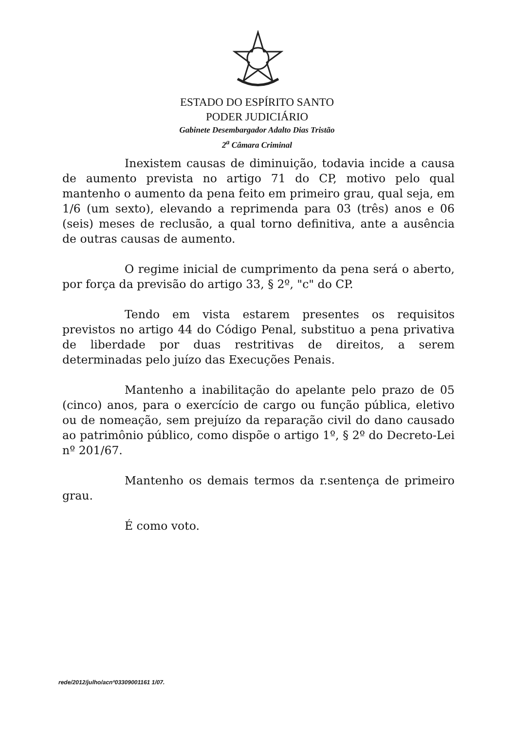ESTADO DO ESPÍRITO SANTO
PODER JUDICIÁRIO
Gabinete Desembargador Adalto Dias Tristão
2<sup>a</sup> Câmara Criminal
Inexistem causas de diminuição, todavia incide a causa de aumento prevista no artigo 71 do CP, motivo pelo qual mantenho o aumento da pena feito em primeiro grau, qual seja, em 1/6 (um sexto), elevando a reprimenda para 03 (três) anos e 06 (seis) meses de reclusão, a qual torno definitiva, ante a ausência de outras causas de aumento.
O regime inicial de cumprimento da pena será o aberto, por força da previsão do artigo 33, § 2º, "c" do CP.
Tendo em vista estarem presentes os requisitos previstos no artigo 44 do Código Penal, substituo a pena privativa de liberdade por duas restritivas de direitos, a serem determinadas pelo juízo das Execuções Penais.
Mantenho a inabilitação do apelante pelo prazo de 05 (cinco) anos, para o exercício de cargo ou função pública, eletivo ou de nomeação, sem prejuízo da reparação civil do dano causado ao patrimônio público, como dispõe o artigo 1º, § 2º do Decreto-Lei nº 201/67.
Mantenho os demais termos da r.sentença de primeiro grau.
É como voto.
rede/2012/julho/acnº03309001161 1/07.